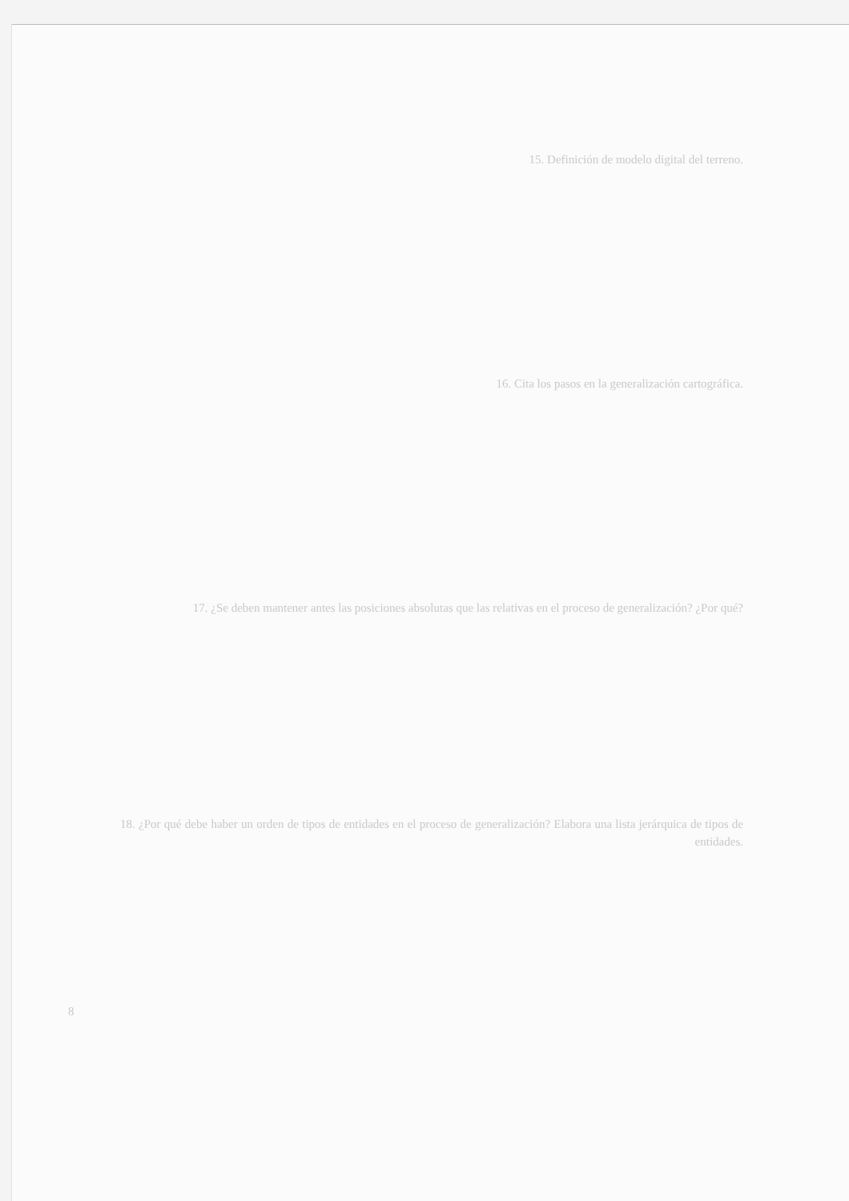15. Definición de modelo digital del terreno.
16. Cita los pasos en la generalización cartográfica.
17. ¿Se deben mantener antes las posiciones absolutas que las relativas en el proceso de generalización? ¿Por qué?
18. ¿Por qué debe haber un orden de tipos de entidades en el proceso de generalización? Elabora una lista jerárquica de tipos de entidades.
8